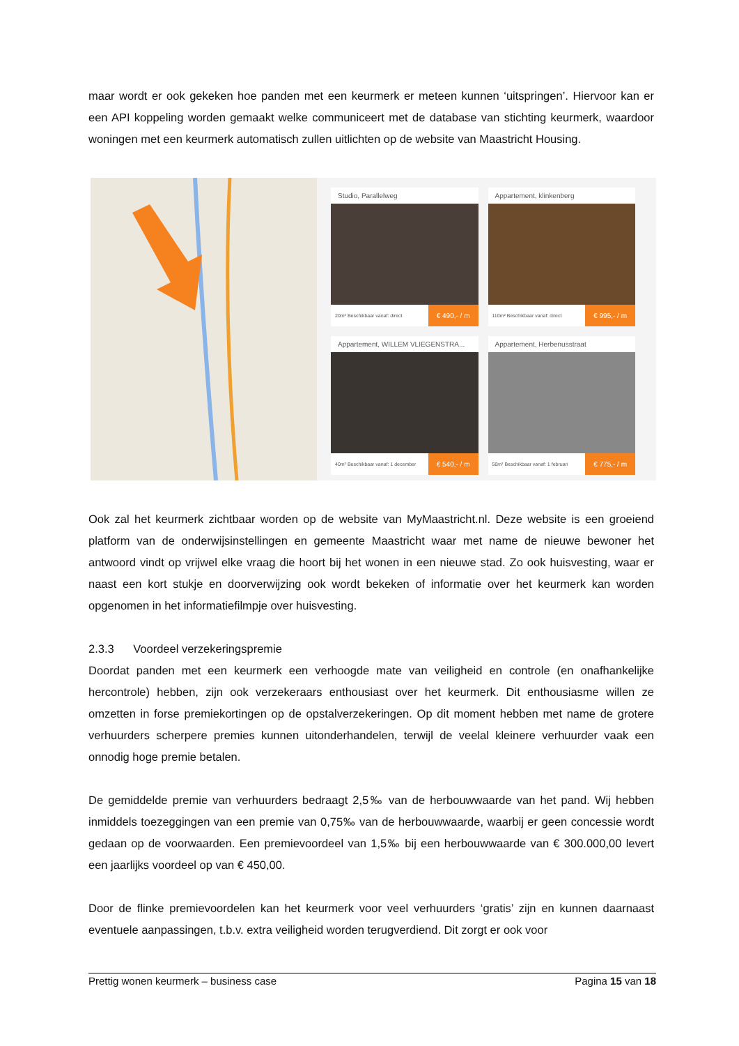maar wordt er ook gekeken hoe panden met een keurmerk er meteen kunnen ‘uitspringen’. Hiervoor kan er een API koppeling worden gemaakt welke communiceert met de database van stichting keurmerk, waardoor woningen met een keurmerk automatisch zullen uitlichten op de website van Maastricht Housing.
Studio, Parallelweg
20m² Beschikbaar vanaf: direct € 490,- / m
Appartement, klinkenberg
110m² Beschikbaar vanaf: direct € 995,- / m
Appartement, WILLEM VLIEGENSTRA...
40m² Beschikbaar vanaf: 1 december € 540,- / m
Appartement, Herbenusstraat
50m² Beschikbaar vanaf: 1 februari € 775,- / m
Ook zal het keurmerk zichtbaar worden op de website van MyMaastricht.nl. Deze website is een groeiend platform van de onderwijsinstellingen en gemeente Maastricht waar met name de nieuwe bewoner het antwoord vindt op vrijwel elke vraag die hoort bij het wonen in een nieuwe stad. Zo ook huisvesting, waar er naast een kort stukje en doorverwijzing ook wordt bekeken of informatie over het keurmerk kan worden opgenomen in het informatiefilmpje over huisvesting.
2.3.3 Voordeel verzekeringspremie
Doordat panden met een keurmerk een verhoogde mate van veiligheid en controle (en onafhankelijke hercontrole) hebben, zijn ook verzekeraars enthousiast over het keurmerk. Dit enthousiasme willen ze omzetten in forse premiekortingen op de opstalverzekeringen. Op dit moment hebben met name de grotere verhuurders scherpere premies kunnen uitonderhandelen, terwijl de veelal kleinere verhuurder vaak een onnodig hoge premie betalen.
De gemiddelde premie van verhuurders bedraagt 2,5‰ van de herbouwwaarde van het pand. Wij hebben inmiddels toezeggingen van een premie van 0,75‰ van de herbouwwaarde, waarbij er geen concessie wordt gedaan op de voorwaarden. Een premievoordeel van 1,5‰ bij een herbouwwaarde van € 300.000,00 levert een jaarlijks voordeel op van € 450,00.
Door de flinke premievoordelen kan het keurmerk voor veel verhuurders ‘gratis’ zijn en kunnen daarnaast eventuele aanpassingen, t.b.v. extra veiligheid worden terugverdiend. Dit zorgt er ook voor
Prettig wonen keurmerk – business case Pagina 15 van 18